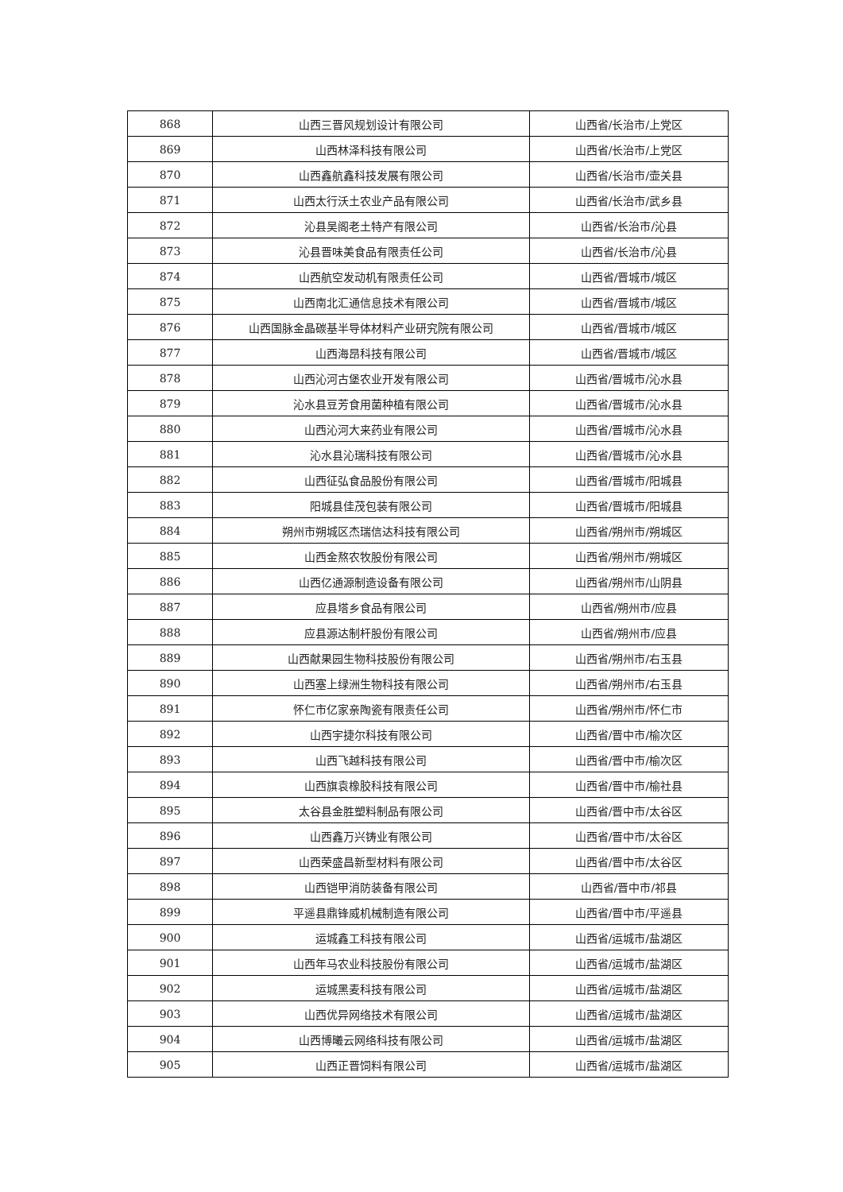| 868 | 山西三晋风规划设计有限公司 | 山西省/长治市/上党区 |
| 869 | 山西林泽科技有限公司 | 山西省/长治市/上党区 |
| 870 | 山西鑫航鑫科技发展有限公司 | 山西省/长治市/壶关县 |
| 871 | 山西太行沃土农业产品有限公司 | 山西省/长治市/武乡县 |
| 872 | 沁县吴阁老土特产有限公司 | 山西省/长治市/沁县 |
| 873 | 沁县晋味美食品有限责任公司 | 山西省/长治市/沁县 |
| 874 | 山西航空发动机有限责任公司 | 山西省/晋城市/城区 |
| 875 | 山西南北汇通信息技术有限公司 | 山西省/晋城市/城区 |
| 876 | 山西国脉金晶碳基半导体材料产业研究院有限公司 | 山西省/晋城市/城区 |
| 877 | 山西海昂科技有限公司 | 山西省/晋城市/城区 |
| 878 | 山西沁河古堡农业开发有限公司 | 山西省/晋城市/沁水县 |
| 879 | 沁水县豆芳食用菌种植有限公司 | 山西省/晋城市/沁水县 |
| 880 | 山西沁河大来药业有限公司 | 山西省/晋城市/沁水县 |
| 881 | 沁水县沁瑞科技有限公司 | 山西省/晋城市/沁水县 |
| 882 | 山西征弘食品股份有限公司 | 山西省/晋城市/阳城县 |
| 883 | 阳城县佳茂包装有限公司 | 山西省/晋城市/阳城县 |
| 884 | 朔州市朔城区杰瑞信达科技有限公司 | 山西省/朔州市/朔城区 |
| 885 | 山西金熬农牧股份有限公司 | 山西省/朔州市/朔城区 |
| 886 | 山西亿通源制造设备有限公司 | 山西省/朔州市/山阴县 |
| 887 | 应县塔乡食品有限公司 | 山西省/朔州市/应县 |
| 888 | 应县源达制杆股份有限公司 | 山西省/朔州市/应县 |
| 889 | 山西献果园生物科技股份有限公司 | 山西省/朔州市/右玉县 |
| 890 | 山西塞上绿洲生物科技有限公司 | 山西省/朔州市/右玉县 |
| 891 | 怀仁市亿家亲陶瓷有限责任公司 | 山西省/朔州市/怀仁市 |
| 892 | 山西宇捷尔科技有限公司 | 山西省/晋中市/榆次区 |
| 893 | 山西飞越科技有限公司 | 山西省/晋中市/榆次区 |
| 894 | 山西旗袁橡胶科技有限公司 | 山西省/晋中市/榆社县 |
| 895 | 太谷县金胜塑料制品有限公司 | 山西省/晋中市/太谷区 |
| 896 | 山西鑫万兴铸业有限公司 | 山西省/晋中市/太谷区 |
| 897 | 山西荣盛昌新型材料有限公司 | 山西省/晋中市/太谷区 |
| 898 | 山西铠甲消防装备有限公司 | 山西省/晋中市/祁县 |
| 899 | 平遥县鼎锋威机械制造有限公司 | 山西省/晋中市/平遥县 |
| 900 | 运城鑫工科技有限公司 | 山西省/运城市/盐湖区 |
| 901 | 山西年马农业科技股份有限公司 | 山西省/运城市/盐湖区 |
| 902 | 运城黑麦科技有限公司 | 山西省/运城市/盐湖区 |
| 903 | 山西优异网络技术有限公司 | 山西省/运城市/盐湖区 |
| 904 | 山西博曦云网络科技有限公司 | 山西省/运城市/盐湖区 |
| 905 | 山西正晋饲料有限公司 | 山西省/运城市/盐湖区 |